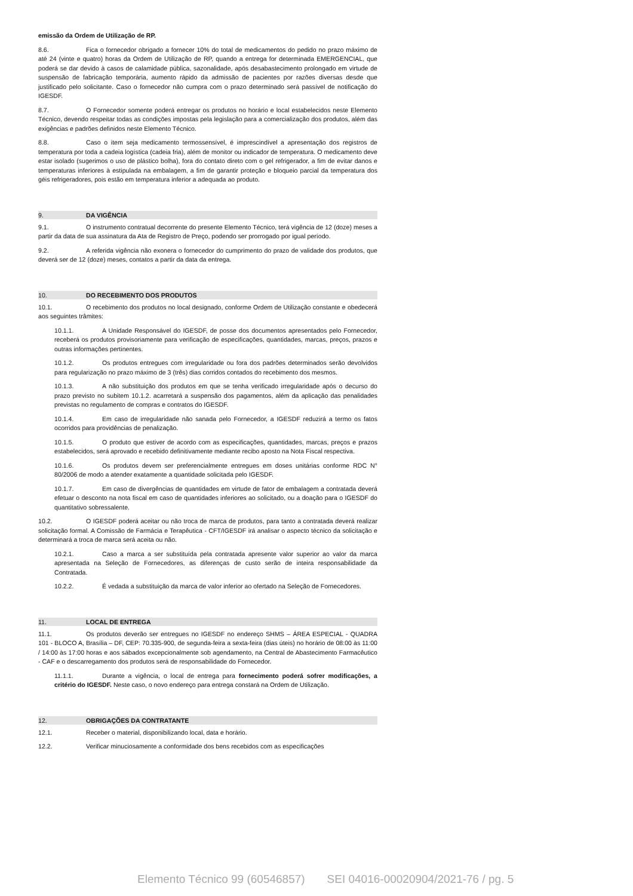emissão da Ordem de Utilização de RP.
8.6. Fica o fornecedor obrigado a fornecer 10% do total de medicamentos do pedido no prazo máximo de até 24 (vinte e quatro) horas da Ordem de Utilização de RP, quando a entrega for determinada EMERGENCIAL, que poderá se dar devido à casos de calamidade pública, sazonalidade, após desabastecimento prolongado em virtude de suspensão de fabricação temporária, aumento rápido da admissão de pacientes por razões diversas desde que justificado pelo solicitante. Caso o fornecedor não cumpra com o prazo determinado será passível de notificação do IGESDF.
8.7. O Fornecedor somente poderá entregar os produtos no horário e local estabelecidos neste Elemento Técnico, devendo respeitar todas as condições impostas pela legislação para a comercialização dos produtos, além das exigências e padrões definidos neste Elemento Técnico.
8.8. Caso o item seja medicamento termossensível, é imprescindível a apresentação dos registros de temperatura por toda a cadeia logística (cadeia fria), além de monitor ou indicador de temperatura. O medicamento deve estar isolado (sugerimos o uso de plástico bolha), fora do contato direto com o gel refrigerador, a fim de evitar danos e temperaturas inferiores à estipulada na embalagem, a fim de garantir proteção e bloqueio parcial da temperatura dos géis refrigeradores, pois estão em temperatura inferior a adequada ao produto.
9. DA VIGÊNCIA
9.1. O instrumento contratual decorrente do presente Elemento Técnico, terá vigência de 12 (doze) meses a partir da data de sua assinatura da Ata de Registro de Preço, podendo ser prorrogado por igual período.
9.2. A referida vigência não exonera o fornecedor do cumprimento do prazo de validade dos produtos, que deverá ser de 12 (doze) meses, contatos a partir da data da entrega.
10. DO RECEBIMENTO DOS PRODUTOS
10.1. O recebimento dos produtos no local designado, conforme Ordem de Utilização constante e obedecerá aos seguintes trâmites:
10.1.1. A Unidade Responsável do IGESDF, de posse dos documentos apresentados pelo Fornecedor, receberá os produtos provisoriamente para verificação de especificações, quantidades, marcas, preços, prazos e outras informações pertinentes.
10.1.2. Os produtos entregues com irregularidade ou fora dos padrões determinados serão devolvidos para regularização no prazo máximo de 3 (três) dias corridos contados do recebimento dos mesmos.
10.1.3. A não substituição dos produtos em que se tenha verificado irregularidade após o decurso do prazo previsto no subitem 10.1.2. acarretará a suspensão dos pagamentos, além da aplicação das penalidades previstas no regulamento de compras e contratos do IGESDF.
10.1.4. Em caso de irregularidade não sanada pelo Fornecedor, a IGESDF reduzirá a termo os fatos ocorridos para providências de penalização.
10.1.5. O produto que estiver de acordo com as especificações, quantidades, marcas, preços e prazos estabelecidos, será aprovado e recebido definitivamente mediante recibo aposto na Nota Fiscal respectiva.
10.1.6. Os produtos devem ser preferencialmente entregues em doses unitárias conforme RDC N° 80/2006 de modo a atender exatamente a quantidade solicitada pelo IGESDF.
10.1.7. Em caso de divergências de quantidades em virtude de fator de embalagem a contratada deverá efetuar o desconto na nota fiscal em caso de quantidades inferiores ao solicitado, ou a doação para o IGESDF do quantitativo sobressalente.
10.2. O IGESDF poderá aceitar ou não troca de marca de produtos, para tanto a contratada deverá realizar solicitação formal. A Comissão de Farmácia e Terapêutica - CFT/IGESDF irá analisar o aspecto técnico da solicitação e determinará a troca de marca será aceita ou não.
10.2.1. Caso a marca a ser substituída pela contratada apresente valor superior ao valor da marca apresentada na Seleção de Fornecedores, as diferenças de custo serão de inteira responsabilidade da Contratada.
10.2.2. É vedada a substituição da marca de valor inferior ao ofertado na Seleção de Fornecedores.
11. LOCAL DE ENTREGA
11.1. Os produtos deverão ser entregues no IGESDF no endereço SHMS – ÁREA ESPECIAL - QUADRA 101 - BLOCO A, Brasília – DF, CEP: 70.335-900, de segunda-feira a sexta-feira (dias úteis) no horário de 08:00 às 11:00 / 14:00 às 17:00 horas e aos sábados excepcionalmente sob agendamento, na Central de Abastecimento Farmacêutico - CAF e o descarregamento dos produtos será de responsabilidade do Fornecedor.
11.1.1. Durante a vigência, o local de entrega para fornecimento poderá sofrer modificações, a critério do IGESDF. Neste caso, o novo endereço para entrega constará na Ordem de Utilização.
12. OBRIGAÇÕES DA CONTRATANTE
12.1. Receber o material, disponibilizando local, data e horário.
12.2. Verificar minuciosamente a conformidade dos bens recebidos com as especificações
Elemento Técnico 99 (60546857) SEI 04016-00020904/2021-76 / pg. 5